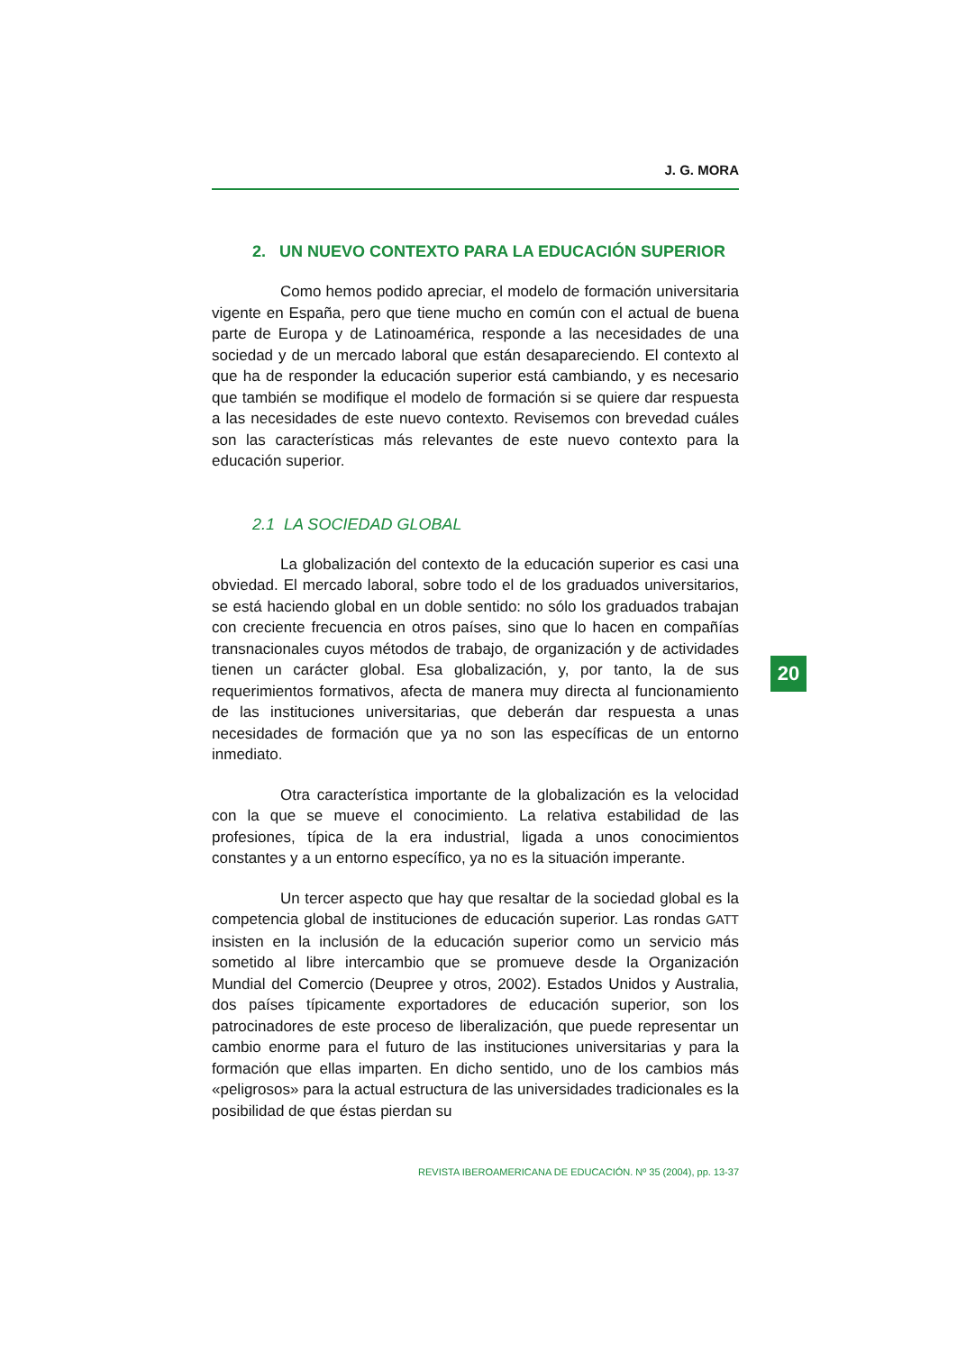J. G. MORA
2. UN NUEVO CONTEXTO PARA LA EDUCACIÓN SUPERIOR
Como hemos podido apreciar, el modelo de formación universitaria vigente en España, pero que tiene mucho en común con el actual de buena parte de Europa y de Latinoamérica, responde a las necesidades de una sociedad y de un mercado laboral que están desapareciendo. El contexto al que ha de responder la educación superior está cambiando, y es necesario que también se modifique el modelo de formación si se quiere dar respuesta a las necesidades de este nuevo contexto. Revisemos con brevedad cuáles son las características más relevantes de este nuevo contexto para la educación superior.
2.1 LA SOCIEDAD GLOBAL
La globalización del contexto de la educación superior es casi una obviedad. El mercado laboral, sobre todo el de los graduados universitarios, se está haciendo global en un doble sentido: no sólo los graduados trabajan con creciente frecuencia en otros países, sino que lo hacen en compañías transnacionales cuyos métodos de trabajo, de organización y de actividades tienen un carácter global. Esa globalización, y, por tanto, la de sus requerimientos formativos, afecta de manera muy directa al funcionamiento de las instituciones universitarias, que deberán dar respuesta a unas necesidades de formación que ya no son las específicas de un entorno inmediato.
Otra característica importante de la globalización es la velocidad con la que se mueve el conocimiento. La relativa estabilidad de las profesiones, típica de la era industrial, ligada a unos conocimientos constantes y a un entorno específico, ya no es la situación imperante.
Un tercer aspecto que hay que resaltar de la sociedad global es la competencia global de instituciones de educación superior. Las rondas GATT insisten en la inclusión de la educación superior como un servicio más sometido al libre intercambio que se promueve desde la Organización Mundial del Comercio (Deupree y otros, 2002). Estados Unidos y Australia, dos países típicamente exportadores de educación superior, son los patrocinadores de este proceso de liberalización, que puede representar un cambio enorme para el futuro de las instituciones universitarias y para la formación que ellas imparten. En dicho sentido, uno de los cambios más «peligrosos» para la actual estructura de las universidades tradicionales es la posibilidad de que éstas pierdan su
REVISTA IBEROAMERICANA DE EDUCACIÓN. Nº 35 (2004), pp. 13-37
20